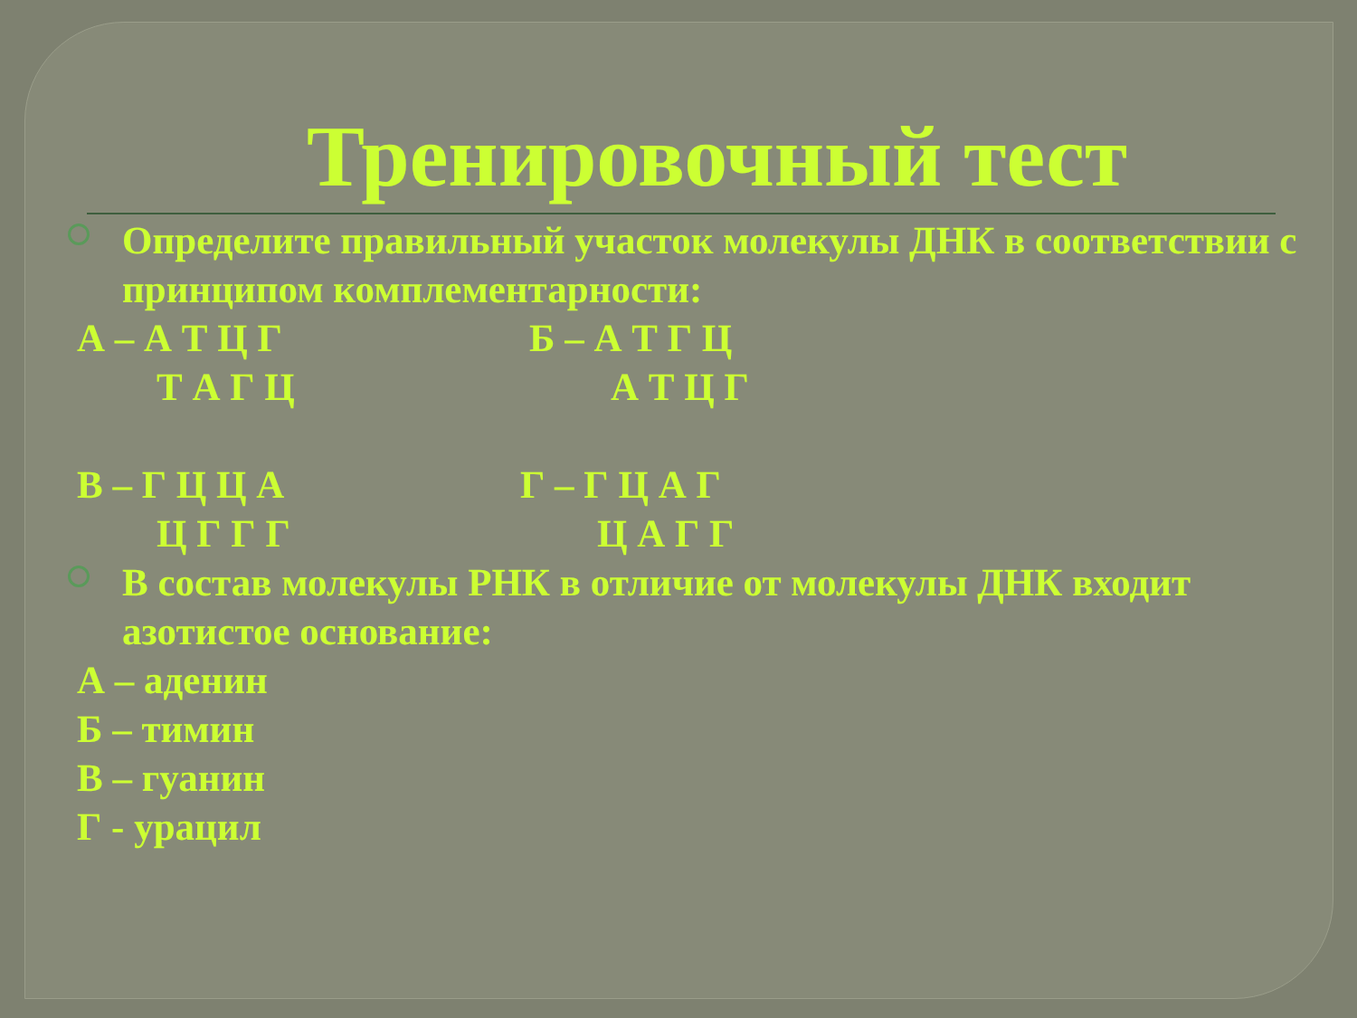Тренировочный тест
Определите правильный участок молекулы ДНК в соответствии с принципом комплементарности:
А – А Т Ц Г Б – А Т Г Ц
Т А Г Ц А Т Ц Г
В – Г Ц Ц А Г – Г Ц А Г
Ц Г Г Г Ц А Г Г
В состав молекулы РНК в отличие от молекулы ДНК входит азотистое основание:
А – аденин
Б – тимин
В – гуанин
Г - урацил